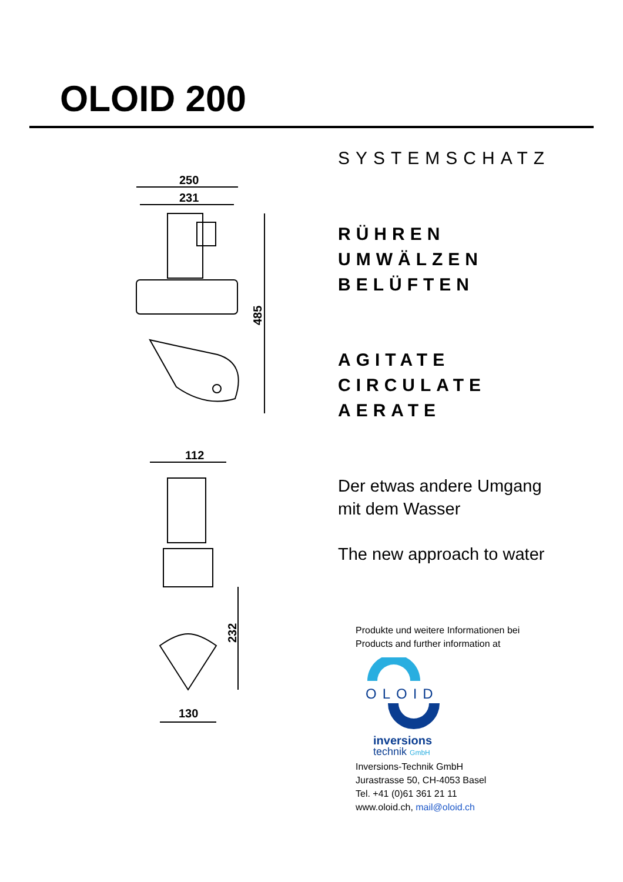OLOID 200
250
231
485
112
232
130
SYSTEMSCHATZ
RÜHREN
UMWÄLZEN
BELÜFTEN
AGITATE
CIRCULATE
AERATE
Der etwas andere Umgang
mit dem Wasser
The new approach to water
Produkte und weitere Informationen bei
Products and further information at
OLOID
inversions
technik GmbH
Inversions-Technik GmbH
Jurastrasse 50, CH-4053 Basel
Tel. +41 (0)61 361 21 11
www.oloid.ch, mail@oloid.ch